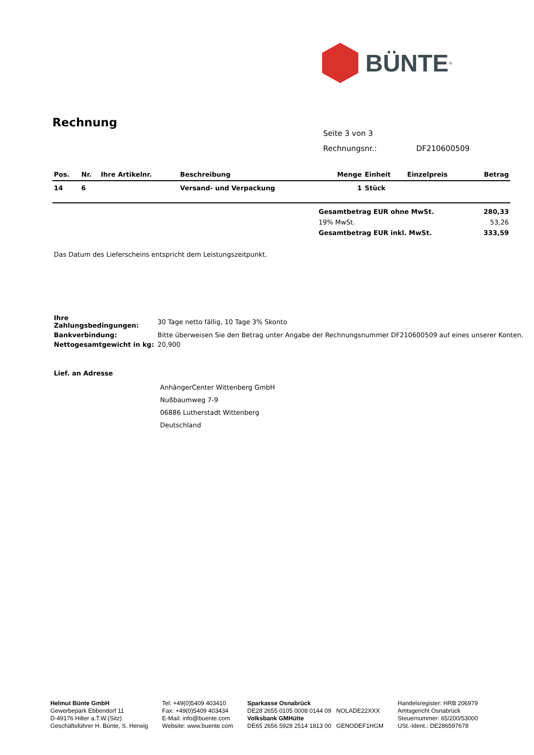BÜNTE<sup>®</sup>
Rechnung
Seite 3 von 3
Rechnungsnr.: DF210600509
| Pos. | Nr. | Ihre Artikelnr. | Beschreibung | Menge | Einheit | Einzelpreis | Betrag |
| --- | --- | --- | --- | --- | --- | --- | --- |
| 14 | 6 | | Versand- und Verpackung | 1 | Stück | | |
| Gesamtbetrag EUR ohne MwSt. | 280,33 |
| 19% MwSt. | 53,26 |
| Gesamtbetrag EUR inkl. MwSt. | 333,59 |
Das Datum des Lieferscheins entspricht dem Leistungszeitpunkt.
| Ihre Zahlungsbedingungen: | 30 Tage netto fällig, 10 Tage 3% Skonto |
| Bankverbindung: | Bitte überweisen Sie den Betrag unter Angabe der Rechnungsnummer DF210600509 auf eines unserer Konten. |
| Nettogesamtgewicht in kg: | 20,900 |
Lief. an Adresse
AnhängerCenter Wittenberg GmbH
Nußbaumweg 7-9
06886 Lutherstadt Wittenberg
Deutschland
Helmut Bünte GmbH
Gewerbepark Ebbendorf 11
D-49176 Hilter a.T.W.(Sitz)
Geschäftsführer H. Bünte, S. Herwig
Tel: +49(0)5409 403410
Fax: +49(0)5409 403434
E-Mail: info@buente.com
Website: www.buente.com
Sparkasse Osnabrück
DE28 2655 0105 0008 0144 09 NOLADE22XXX
Volksbank GMHütte
DE65 2656 5928 2514 1813 00 GENODEF1HGM
Handelsregister: HRB 206979
Amtsgericht Osnabrück
Steuernummer: 65/200/53000
USt.-Ident.: DE286597678